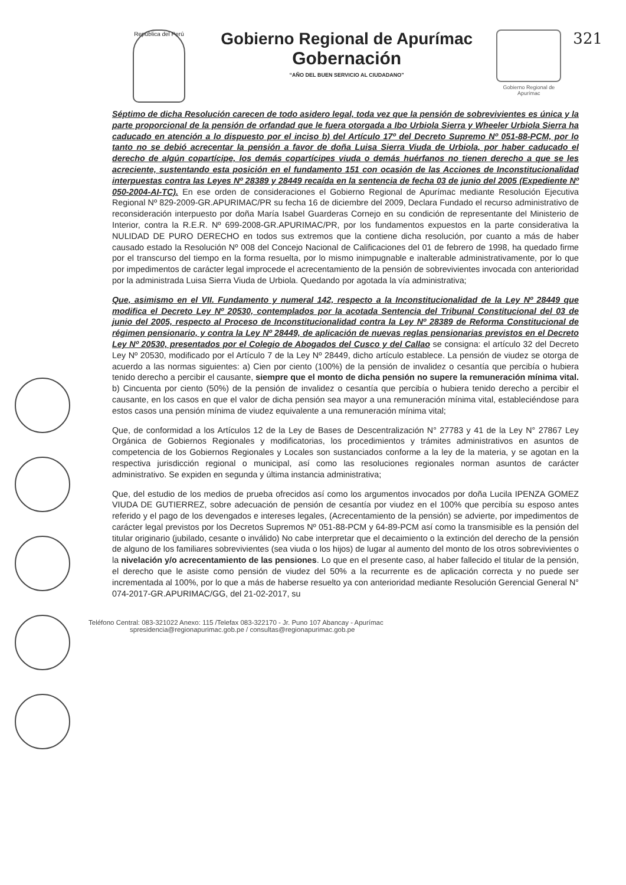República del Perú
Gobierno Regional de Apurímac
Gobernación
“AÑO DEL BUEN SERVICIO AL CIUDADANO”
Gobierno Regional de Apurímac
321
Séptimo de dicha Resolución carecen de todo asidero legal, toda vez que la pensión de sobrevivientes es única y la parte proporcional de la pensión de orfandad que le fuera otorgada a Ibo Urbiola Sierra y Wheeler Urbiola Sierra ha caducado en atención a lo dispuesto por el inciso b) del Artículo 17º del Decreto Supremo Nº 051-88-PCM, por lo tanto no se debió acrecentar la pensión a favor de doña Luisa Sierra Viuda de Urbiola, por haber caducado el derecho de algún copartícipe, los demás copartícipes viuda o demás huérfanos no tienen derecho a que se les acreciente, sustentando esta posición en el fundamento 151 con ocasión de las Acciones de Inconstitucionalidad interpuestas contra las Leyes Nº 28389 y 28449 recaída en la sentencia de fecha 03 de junio del 2005 (Expediente Nº 050-2004-AI-TC). En ese orden de consideraciones el Gobierno Regional de Apurímac mediante Resolución Ejecutiva Regional Nº 829-2009-GR.APURIMAC/PR su fecha 16 de diciembre del 2009, Declara Fundado el recurso administrativo de reconsideración interpuesto por doña María Isabel Guarderas Cornejo en su condición de representante del Ministerio de Interior, contra la R.E.R. Nº 699-2008-GR.APURIMAC/PR, por los fundamentos expuestos en la parte considerativa la NULIDAD DE PURO DERECHO en todos sus extremos que la contiene dicha resolución, por cuanto a más de haber causado estado la Resolución Nº 008 del Concejo Nacional de Calificaciones del 01 de febrero de 1998, ha quedado firme por el transcurso del tiempo en la forma resuelta, por lo mismo inimpugnable e inalterable administrativamente, por lo que por impedimentos de carácter legal improcede el acrecentamiento de la pensión de sobrevivientes invocada con anterioridad por la administrada Luisa Sierra Viuda de Urbiola. Quedando por agotada la vía administrativa;
Que, asimismo en el VII. Fundamento y numeral 142, respecto a la Inconstitucionalidad de la Ley Nº 28449 que modifica el Decreto Ley Nº 20530, contemplados por la acotada Sentencia del Tribunal Constitucional del 03 de junio del 2005, respecto al Proceso de Inconstitucionalidad contra la Ley Nº 28389 de Reforma Constitucional de régimen pensionario, y contra la Ley Nº 28449, de aplicación de nuevas reglas pensionarias previstos en el Decreto Ley Nº 20530, presentados por el Colegio de Abogados del Cusco y del Callao se consigna: el artículo 32 del Decreto Ley Nº 20530, modificado por el Artículo 7 de la Ley Nº 28449, dicho artículo establece. La pensión de viudez se otorga de acuerdo a las normas siguientes: a) Cien por ciento (100%) de la pensión de invalidez o cesantía que percibía o hubiera tenido derecho a percibir el causante, siempre que el monto de dicha pensión no supere la remuneración mínima vital. b) Cincuenta por ciento (50%) de la pensión de invalidez o cesantía que percibía o hubiera tenido derecho a percibir el causante, en los casos en que el valor de dicha pensión sea mayor a una remuneración mínima vital, estableciéndose para estos casos una pensión mínima de viudez equivalente a una remuneración mínima vital;
Que, de conformidad a los Artículos 12 de la Ley de Bases de Descentralización N° 27783 y 41 de la Ley N° 27867 Ley Orgánica de Gobiernos Regionales y modificatorias, los procedimientos y trámites administrativos en asuntos de competencia de los Gobiernos Regionales y Locales son sustanciados conforme a la ley de la materia, y se agotan en la respectiva jurisdicción regional o municipal, así como las resoluciones regionales norman asuntos de carácter administrativo. Se expiden en segunda y última instancia administrativa;
Que, del estudio de los medios de prueba ofrecidos así como los argumentos invocados por doña Lucila IPENZA GOMEZ VIUDA DE GUTIERREZ, sobre adecuación de pensión de cesantía por viudez en el 100% que percibía su esposo antes referido y el pago de los devengados e intereses legales, (Acrecentamiento de la pensión) se advierte, por impedimentos de carácter legal previstos por los Decretos Supremos Nº 051-88-PCM y 64-89-PCM así como la transmisible es la pensión del titular originario (jubilado, cesante o inválido) No cabe interpretar que el decaimiento o la extinción del derecho de la pensión de alguno de los familiares sobrevivientes (sea viuda o los hijos) de lugar al aumento del monto de los otros sobrevivientes o la nivelación y/o acrecentamiento de las pensiones. Lo que en el presente caso, al haber fallecido el titular de la pensión, el derecho que le asiste como pensión de viudez del 50% a la recurrente es de aplicación correcta y no puede ser incrementada al 100%, por lo que a más de haberse resuelto ya con anterioridad mediante Resolución Gerencial General N° 074-2017-GR.APURIMAC/GG, del 21-02-2017, su
Teléfono Central: 083-321022 Anexo: 115 /Telefax 083-322170 - Jr. Puno 107 Abancay - Apurímac
spresidencia@regionapurimac.gob.pe / consultas@regionapurimac.gob.pe